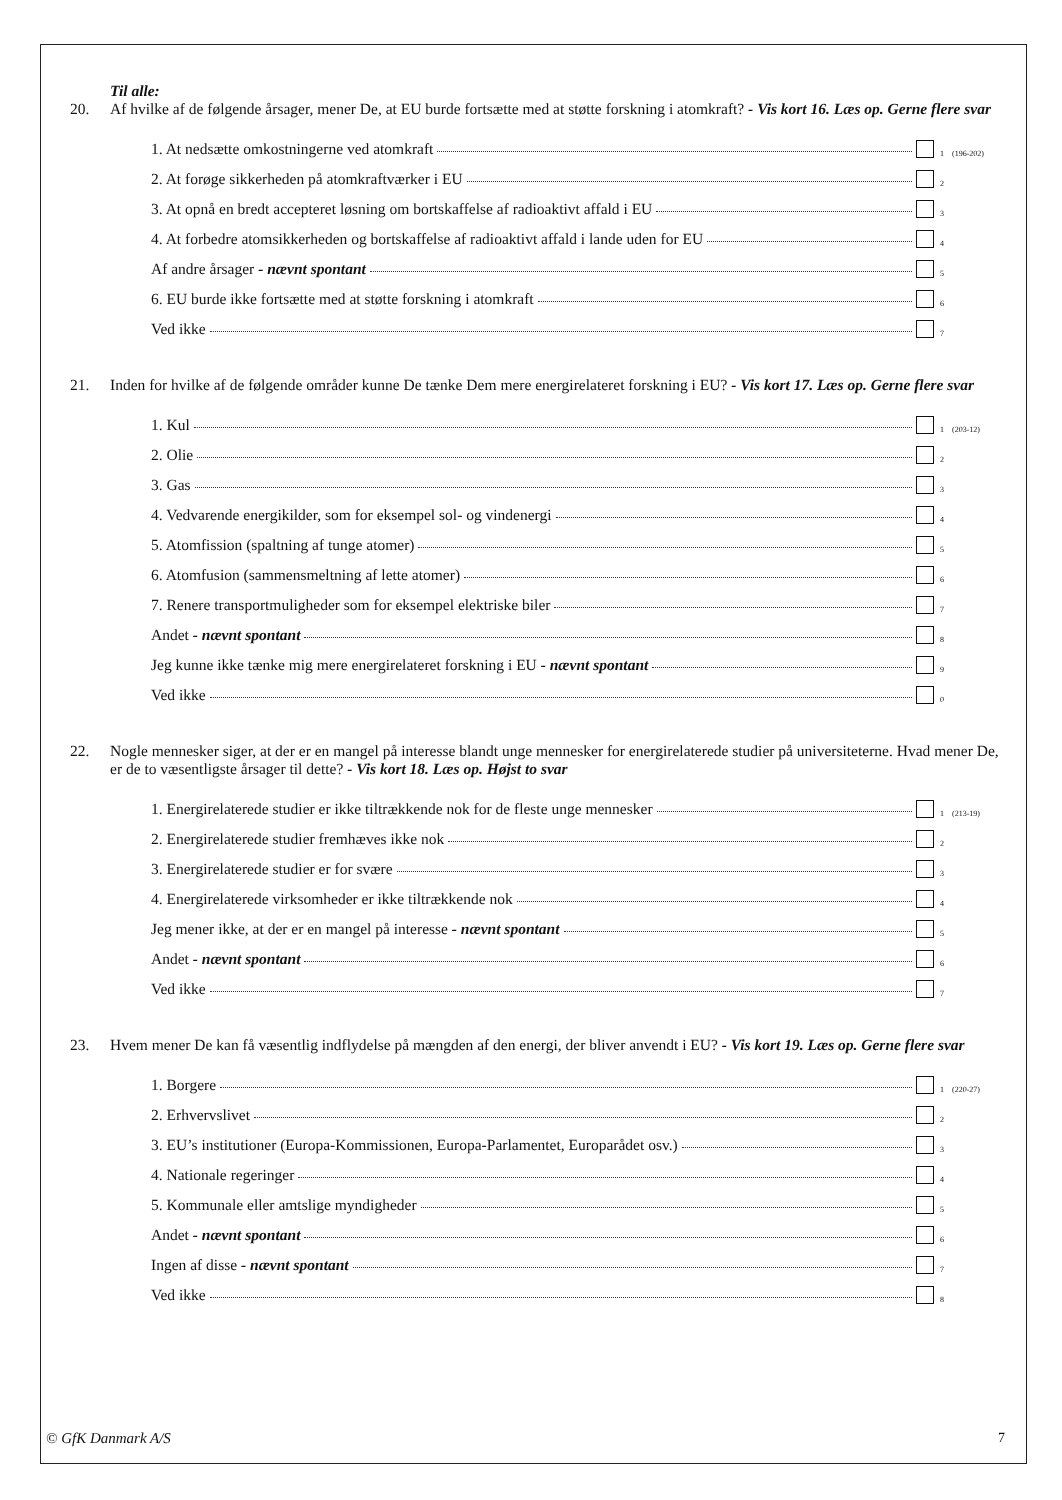Til alle:
20. Af hvilke af de følgende årsager, mener De, at EU burde fortsætte med at støtte forskning i atomkraft? - Vis kort 16. Læs op. Gerne flere svar
1. At nedsætte omkostningerne ved atomkraft 1 (196-202)
2. At forøge sikkerheden på atomkraftværker i EU 2
3. At opnå en bredt accepteret løsning om bortskaffelse af radioaktivt affald i EU 3
4. At forbedre atomsikkerheden og bortskaffelse af radioaktivt affald i lande uden for EU 4
Af andre årsager - nævnt spontant 5
6. EU burde ikke fortsætte med at støtte forskning i atomkraft 6
Ved ikke 7
21. Inden for hvilke af de følgende områder kunne De tænke Dem mere energirelateret forskning i EU? - Vis kort 17. Læs op. Gerne flere svar
1. Kul 1 (203-12)
2. Olie 2
3. Gas 3
4. Vedvarende energikilder, som for eksempel sol- og vindenergi 4
5. Atomfission (spaltning af tunge atomer) 5
6. Atomfusion (sammensmeltning af lette atomer) 6
7. Renere transportmuligheder som for eksempel elektriske biler 7
Andet - nævnt spontant 8
Jeg kunne ikke tænke mig mere energirelateret forskning i EU - nævnt spontant 9
Ved ikke 0
22. Nogle mennesker siger, at der er en mangel på interesse blandt unge mennesker for energirelaterede studier på universiteterne. Hvad mener De, er de to væsentligste årsager til dette? - Vis kort 18. Læs op. Højst to svar
1. Energirelaterede studier er ikke tiltrækkende nok for de fleste unge mennesker 1 (213-19)
2. Energirelaterede studier fremhæves ikke nok 2
3. Energirelaterede studier er for svære 3
4. Energirelaterede virksomheder er ikke tiltrækkende nok 4
Jeg mener ikke, at der er en mangel på interesse - nævnt spontant 5
Andet - nævnt spontant 6
Ved ikke 7
23. Hvem mener De kan få væsentlig indflydelse på mængden af den energi, der bliver anvendt i EU? - Vis kort 19. Læs op. Gerne flere svar
1. Borgere 1 (220-27)
2. Erhvervslivet 2
3. EU’s institutioner (Europa-Kommissionen, Europa-Parlamentet, Europarådet osv.) 3
4. Nationale regeringer 4
5. Kommunale eller amtslige myndigheder 5
Andet - nævnt spontant 6
Ingen af disse - nævnt spontant 7
Ved ikke 8
© GfK Danmark A/S 7